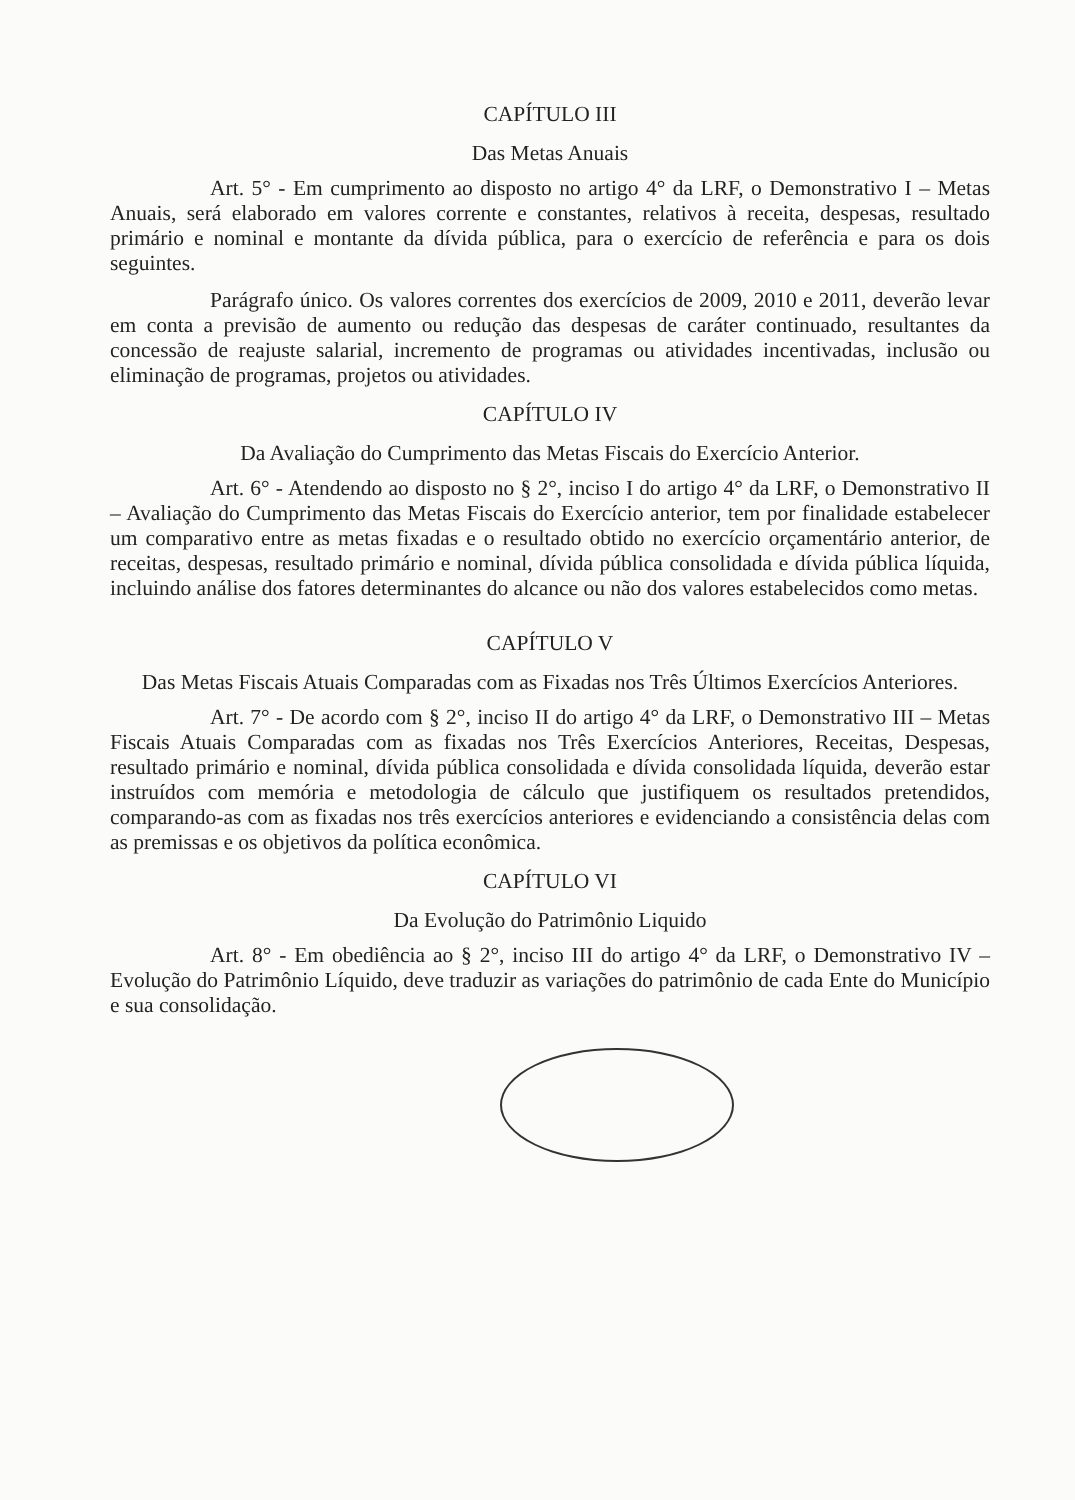CAPÍTULO III
Das Metas Anuais
Art. 5° - Em cumprimento ao disposto no artigo 4° da LRF, o Demonstrativo I – Metas Anuais, será elaborado em valores corrente e constantes, relativos à receita, despesas, resultado primário e nominal e montante da dívida pública, para o exercício de referência e para os dois seguintes.
Parágrafo único. Os valores correntes dos exercícios de 2009, 2010 e 2011, deverão levar em conta a previsão de aumento ou redução das despesas de caráter continuado, resultantes da concessão de reajuste salarial, incremento de programas ou atividades incentivadas, inclusão ou eliminação de programas, projetos ou atividades.
CAPÍTULO IV
Da Avaliação do Cumprimento das Metas Fiscais do Exercício Anterior.
Art. 6° - Atendendo ao disposto no § 2°, inciso I do artigo 4° da LRF, o Demonstrativo II – Avaliação do Cumprimento das Metas Fiscais do Exercício anterior, tem por finalidade estabelecer um comparativo entre as metas fixadas e o resultado obtido no exercício orçamentário anterior, de receitas, despesas, resultado primário e nominal, dívida pública consolidada e dívida pública líquida, incluindo análise dos fatores determinantes do alcance ou não dos valores estabelecidos como metas.
CAPÍTULO V
Das Metas Fiscais Atuais Comparadas com as Fixadas nos Três Últimos Exercícios Anteriores.
Art. 7° - De acordo com § 2°, inciso II do artigo 4° da LRF, o Demonstrativo III – Metas Fiscais Atuais Comparadas com as fixadas nos Três Exercícios Anteriores, Receitas, Despesas, resultado primário e nominal, dívida pública consolidada e dívida consolidada líquida, deverão estar instruídos com memória e metodologia de cálculo que justifiquem os resultados pretendidos, comparando-as com as fixadas nos três exercícios anteriores e evidenciando a consistência delas com as premissas e os objetivos da política econômica.
CAPÍTULO VI
Da Evolução do Patrimônio Liquido
Art. 8° - Em obediência ao § 2°, inciso III do artigo 4° da LRF, o Demonstrativo IV – Evolução do Patrimônio Líquido, deve traduzir as variações do patrimônio de cada Ente do Município e sua consolidação.